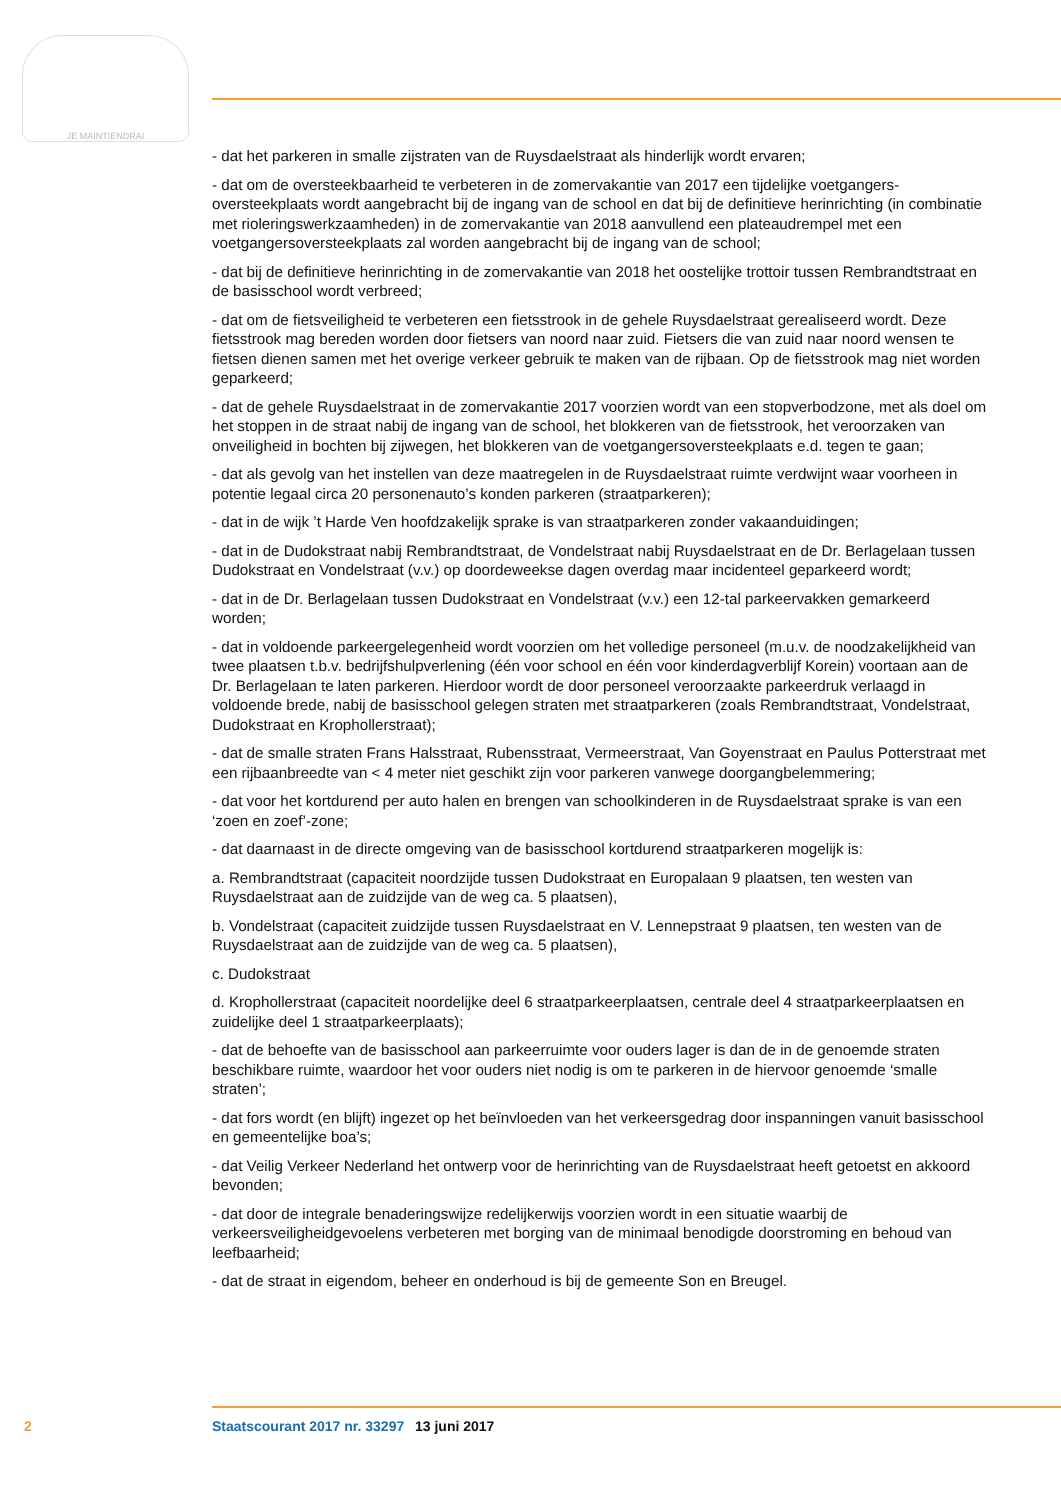JE MAINTIENDRAI
- dat het parkeren in smalle zijstraten van de Ruysdaelstraat als hinderlijk wordt ervaren;
- dat om de oversteekbaarheid te verbeteren in de zomervakantie van 2017 een tijdelijke voetgangers­oversteekplaats wordt aangebracht bij de ingang van de school en dat bij de definitieve herinrichting (in combinatie met rioleringswerkzaamheden) in de zomervakantie van 2018 aanvullend een plateaudrempel met een voetgangersoversteekplaats zal worden aangebracht bij de ingang van de school;
- dat bij de definitieve herinrichting in de zomervakantie van 2018 het oostelijke trottoir tussen Rembrandtstraat en de basisschool wordt verbreed;
- dat om de fietsveiligheid te verbeteren een fietsstrook in de gehele Ruysdaelstraat gerealiseerd wordt. Deze fietsstrook mag bereden worden door fietsers van noord naar zuid. Fietsers die van zuid naar noord wensen te fietsen dienen samen met het overige verkeer gebruik te maken van de rijbaan. Op de fietsstrook mag niet worden geparkeerd;
- dat de gehele Ruysdaelstraat in de zomervakantie 2017 voorzien wordt van een stopverbodzone, met als doel om het stoppen in de straat nabij de ingang van de school, het blokkeren van de fietsstrook, het veroorzaken van onveiligheid in bochten bij zijwegen, het blokkeren van de voetgangersoversteekplaats e.d. tegen te gaan;
- dat als gevolg van het instellen van deze maatregelen in de Ruysdaelstraat ruimte verdwijnt waar voorheen in potentie legaal circa 20 personenauto’s konden parkeren (straatparkeren);
- dat in de wijk ’t Harde Ven hoofdzakelijk sprake is van straatparkeren zonder vakaanduidingen;
- dat in de Dudokstraat nabij Rembrandtstraat, de Vondelstraat nabij Ruysdaelstraat en de Dr. Berlagelaan tussen Dudokstraat en Vondelstraat (v.v.) op doordeweekse dagen overdag maar incidenteel geparkeerd wordt;
- dat in de Dr. Berlagelaan tussen Dudokstraat en Vondelstraat (v.v.) een 12-tal parkeervakken gemarkeerd worden;
- dat in voldoende parkeergelegenheid wordt voorzien om het volledige personeel (m.u.v. de noodzakelijkheid van twee plaatsen t.b.v. bedrijfshulpverlening (één voor school en één voor kinderdagverblijf Korein) voortaan aan de Dr. Berlagelaan te laten parkeren. Hierdoor wordt de door personeel veroorzaakte parkeerdruk verlaagd in voldoende brede, nabij de basisschool gelegen straten met straatparkeren (zoals Rembrandtstraat, Vondelstraat, Dudokstraat en Krophollerstraat);
- dat de smalle straten Frans Halsstraat, Rubensstraat, Vermeerstraat, Van Goyenstraat en Paulus Potterstraat met een rijbaanbreedte van < 4 meter niet geschikt zijn voor parkeren vanwege doorgangbelemmering;
- dat voor het kortdurend per auto halen en brengen van schoolkinderen in de Ruysdaelstraat sprake is van een ‘zoen en zoef’-zone;
- dat daarnaast in de directe omgeving van de basisschool kortdurend straatparkeren mogelijk is:
a. Rembrandtstraat (capaciteit noordzijde tussen Dudokstraat en Europalaan 9 plaatsen, ten westen van Ruysdaelstraat aan de zuidzijde van de weg ca. 5 plaatsen),
b. Vondelstraat (capaciteit zuidzijde tussen Ruysdaelstraat en V. Lennepstraat 9 plaatsen, ten westen van de Ruysdaelstraat aan de zuidzijde van de weg ca. 5 plaatsen),
c. Dudokstraat
d. Krophollerstraat (capaciteit noordelijke deel 6 straatparkeerplaatsen, centrale deel 4 straatparkeerplaatsen en zuidelijke deel 1 straatparkeerplaats);
- dat de behoefte van de basisschool aan parkeerruimte voor ouders lager is dan de in de genoemde straten beschikbare ruimte, waardoor het voor ouders niet nodig is om te parkeren in de hiervoor genoemde ‘smalle straten’;
- dat fors wordt (en blijft) ingezet op het beïnvloeden van het verkeersgedrag door inspanningen vanuit basisschool en gemeentelijke boa’s;
- dat Veilig Verkeer Nederland het ontwerp voor de herinrichting van de Ruysdaelstraat heeft getoetst en akkoord bevonden;
- dat door de integrale benaderingswijze redelijkerwijs voorzien wordt in een situatie waarbij de verkeersveiligheidgevoelens verbeteren met borging van de minimaal benodigde doorstroming en behoud van leefbaarheid;
- dat de straat in eigendom, beheer en onderhoud is bij de gemeente Son en Breugel.
2 Staatscourant 2017 nr. 33297 13 juni 2017